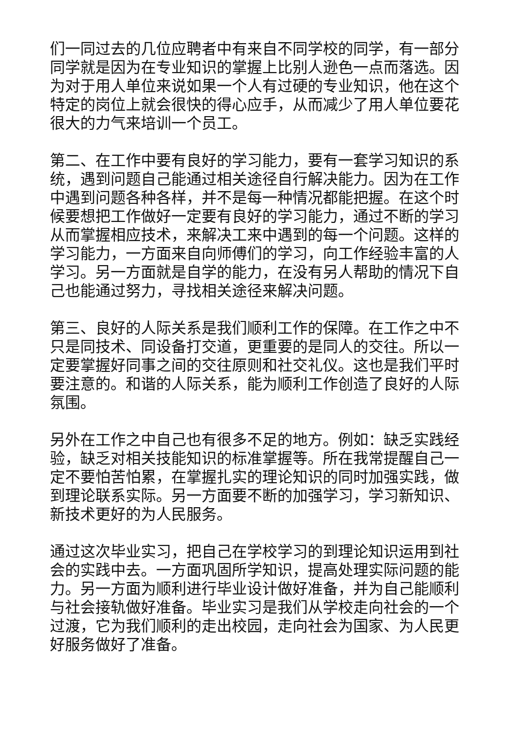们一同过去的几位应聘者中有来自不同学校的同学，有一部分同学就是因为在专业知识的掌握上比别人逊色一点而落选。因为对于用人单位来说如果一个人有过硬的专业知识，他在这个特定的岗位上就会很快的得心应手，从而减少了用人单位要花很大的力气来培训一个员工。
第二、在工作中要有良好的学习能力，要有一套学习知识的系统，遇到问题自己能通过相关途径自行解决能力。因为在工作中遇到问题各种各样，并不是每一种情况都能把握。在这个时候要想把工作做好一定要有良好的学习能力，通过不断的学习从而掌握相应技术，来解决工来中遇到的每一个问题。这样的学习能力，一方面来自向师傅们的学习，向工作经验丰富的人学习。另一方面就是自学的能力，在没有另人帮助的情况下自己也能通过努力，寻找相关途径来解决问题。
第三、良好的人际关系是我们顺利工作的保障。在工作之中不只是同技术、同设备打交道，更重要的是同人的交往。所以一定要掌握好同事之间的交往原则和社交礼仪。这也是我们平时要注意的。和谐的人际关系，能为顺利工作创造了良好的人际氛围。
另外在工作之中自己也有很多不足的地方。例如：缺乏实践经验，缺乏对相关技能知识的标准掌握等。所在我常提醒自己一定不要怕苦怕累，在掌握扎实的理论知识的同时加强实践，做到理论联系实际。另一方面要不断的加强学习，学习新知识、新技术更好的为人民服务。
通过这次毕业实习，把自己在学校学习的到理论知识运用到社会的实践中去。一方面巩固所学知识，提高处理实际问题的能力。另一方面为顺利进行毕业设计做好准备，并为自己能顺利与社会接轨做好准备。毕业实习是我们从学校走向社会的一个过渡，它为我们顺利的走出校园，走向社会为国家、为人民更好服务做好了准备。